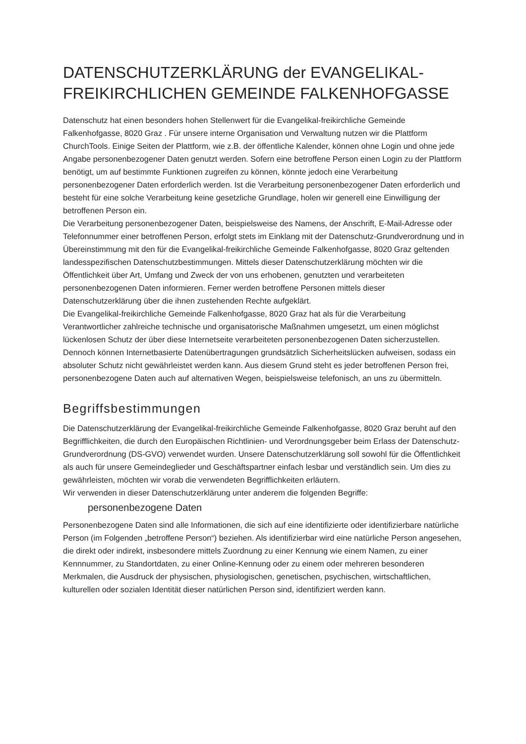DATENSCHUTZERKLÄRUNG der EVANGELIKAL-FREIKIRCHLICHEN GEMEINDE FALKENHOFGASSE
Datenschutz hat einen besonders hohen Stellenwert für die Evangelikal-freikirchliche Gemeinde Falkenhofgasse, 8020 Graz . Für unsere interne Organisation und Verwaltung nutzen wir die Plattform ChurchTools. Einige Seiten der Plattform, wie z.B. der öffentliche Kalender, können ohne Login und ohne jede Angabe personenbezogener Daten genutzt werden. Sofern eine betroffene Person einen Login zu der Plattform benötigt, um auf bestimmte Funktionen zugreifen zu können, könnte jedoch eine Verarbeitung personenbezogener Daten erforderlich werden. Ist die Verarbeitung personenbezogener Daten erforderlich und besteht für eine solche Verarbeitung keine gesetzliche Grundlage, holen wir generell eine Einwilligung der betroffenen Person ein.
Die Verarbeitung personenbezogener Daten, beispielsweise des Namens, der Anschrift, E-Mail-Adresse oder Telefonnummer einer betroffenen Person, erfolgt stets im Einklang mit der Datenschutz-Grundverordnung und in Übereinstimmung mit den für die Evangelikal-freikirchliche Gemeinde Falkenhofgasse, 8020 Graz geltenden landesspezifischen Datenschutzbestimmungen. Mittels dieser Datenschutzerklärung möchten wir die Öffentlichkeit über Art, Umfang und Zweck der von uns erhobenen, genutzten und verarbeiteten personenbezogenen Daten informieren. Ferner werden betroffene Personen mittels dieser Datenschutzerklärung über die ihnen zustehenden Rechte aufgeklärt.
Die Evangelikal-freikirchliche Gemeinde Falkenhofgasse, 8020 Graz hat als für die Verarbeitung Verantwortlicher zahlreiche technische und organisatorische Maßnahmen umgesetzt, um einen möglichst lückenlosen Schutz der über diese Internetseite verarbeiteten personenbezogenen Daten sicherzustellen. Dennoch können Internetbasierte Datenübertragungen grundsätzlich Sicherheitslücken aufweisen, sodass ein absoluter Schutz nicht gewährleistet werden kann. Aus diesem Grund steht es jeder betroffenen Person frei, personenbezogene Daten auch auf alternativen Wegen, beispielsweise telefonisch, an uns zu übermitteln.
Begriffsbestimmungen
Die Datenschutzerklärung der Evangelikal-freikirchliche Gemeinde Falkenhofgasse, 8020 Graz beruht auf den Begrifflichkeiten, die durch den Europäischen Richtlinien- und Verordnungsgeber beim Erlass der Datenschutz-Grundverordnung (DS-GVO) verwendet wurden. Unsere Datenschutzerklärung soll sowohl für die Öffentlichkeit als auch für unsere Gemeindeglieder und Geschäftspartner einfach lesbar und verständlich sein. Um dies zu gewährleisten, möchten wir vorab die verwendeten Begrifflichkeiten erläutern.
Wir verwenden in dieser Datenschutzerklärung unter anderem die folgenden Begriffe:
personenbezogene Daten
Personenbezogene Daten sind alle Informationen, die sich auf eine identifizierte oder identifizierbare natürliche Person (im Folgenden „betroffene Person“) beziehen. Als identifizierbar wird eine natürliche Person angesehen, die direkt oder indirekt, insbesondere mittels Zuordnung zu einer Kennung wie einem Namen, zu einer Kennnummer, zu Standortdaten, zu einer Online-Kennung oder zu einem oder mehreren besonderen Merkmalen, die Ausdruck der physischen, physiologischen, genetischen, psychischen, wirtschaftlichen, kulturellen oder sozialen Identität dieser natürlichen Person sind, identifiziert werden kann.